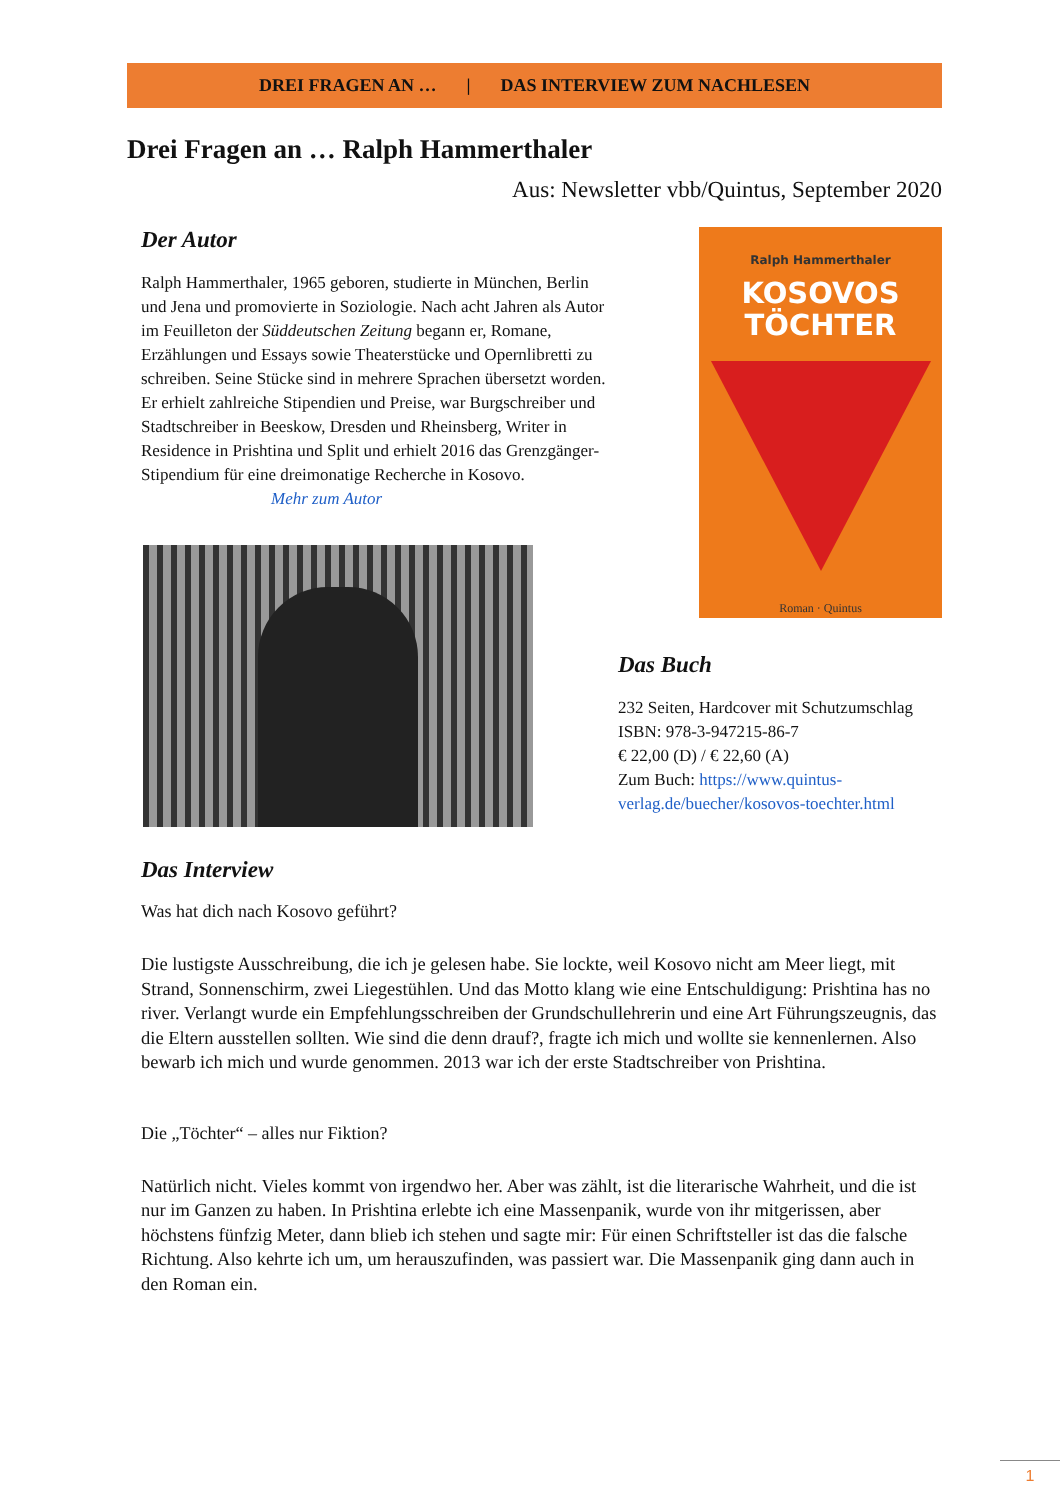DREI FRAGEN AN … | DAS INTERVIEW ZUM NACHLESEN
Drei Fragen an … Ralph Hammerthaler
Aus: Newsletter vbb/Quintus, September 2020
Der Autor
Ralph Hammerthaler, 1965 geboren, studierte in München, Berlin und Jena und promovierte in Soziologie. Nach acht Jahren als Autor im Feuilleton der Süddeutschen Zeitung begann er, Romane, Erzählungen und Essays sowie Theaterstücke und Opernlibretti zu schreiben. Seine Stücke sind in mehrere Sprachen übersetzt worden. Er erhielt zahlreiche Stipendien und Preise, war Burgschreiber und Stadtschreiber in Beeskow, Dresden und Rheinsberg, Writer in Residence in Prishtina und Split und erhielt 2016 das Grenzgänger-Stipendium für eine dreimonatige Recherche in Kosovo. Mehr zum Autor
Ralph Hammerthaler
KOSOVOS
TÖCHTER
Roman · Quintus
Das Buch
232 Seiten, Hardcover mit Schutzumschlag
ISBN: 978-3-947215-86-7
€ 22,00 (D) / € 22,60 (A)
Zum Buch: https://www.quintus-verlag.de/buecher/kosovos-toechter.html
Das Interview
Was hat dich nach Kosovo geführt?
Die lustigste Ausschreibung, die ich je gelesen habe. Sie lockte, weil Kosovo nicht am Meer liegt, mit Strand, Sonnenschirm, zwei Liegestühlen. Und das Motto klang wie eine Entschuldigung: Prishtina has no river. Verlangt wurde ein Empfehlungsschreiben der Grundschullehrerin und eine Art Führungszeugnis, das die Eltern ausstellen sollten. Wie sind die denn drauf?, fragte ich mich und wollte sie kennenlernen. Also bewarb ich mich und wurde genommen. 2013 war ich der erste Stadtschreiber von Prishtina.
Die „Töchter“ – alles nur Fiktion?
Natürlich nicht. Vieles kommt von irgendwo her. Aber was zählt, ist die literarische Wahrheit, und die ist nur im Ganzen zu haben. In Prishtina erlebte ich eine Massenpanik, wurde von ihr mitgerissen, aber höchstens fünfzig Meter, dann blieb ich stehen und sagte mir: Für einen Schriftsteller ist das die falsche Richtung. Also kehrte ich um, um herauszufinden, was passiert war. Die Massenpanik ging dann auch in den Roman ein.
1